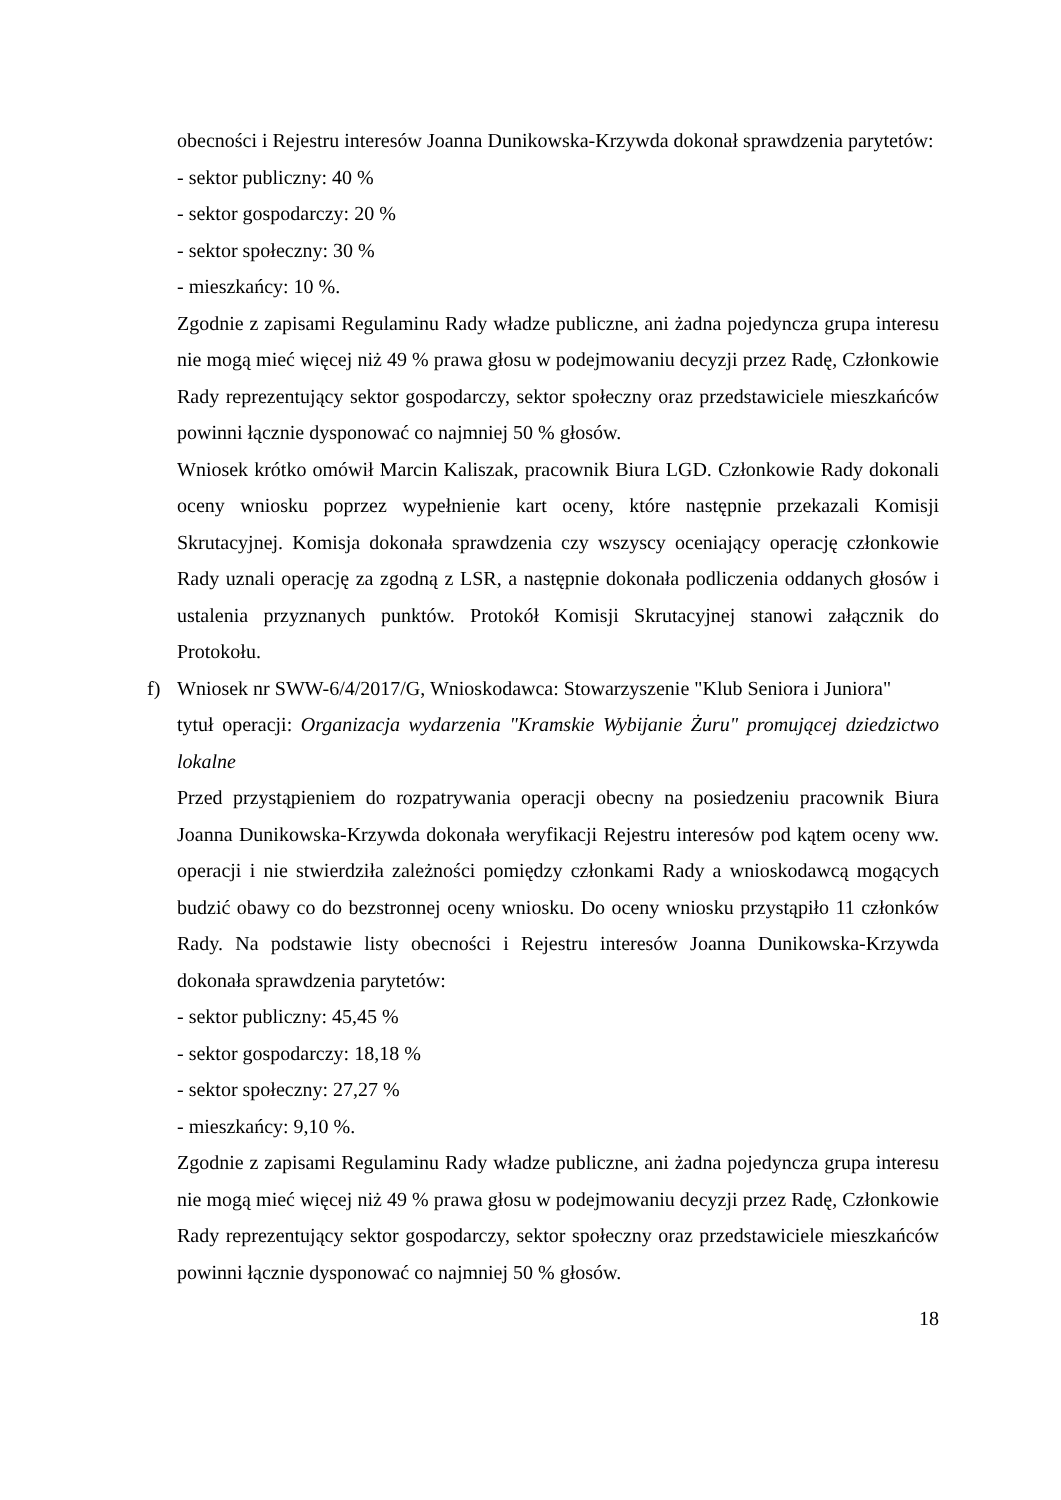obecności i Rejestru interesów Joanna Dunikowska-Krzywda dokonał sprawdzenia parytetów:
- sektor publiczny: 40 %
- sektor gospodarczy: 20 %
- sektor społeczny: 30 %
- mieszkańcy: 10 %.
Zgodnie z zapisami Regulaminu Rady władze publiczne, ani żadna pojedyncza grupa interesu nie mogą mieć więcej niż 49 % prawa głosu w podejmowaniu decyzji przez Radę, Członkowie Rady reprezentujący sektor gospodarczy, sektor społeczny oraz przedstawiciele mieszkańców powinni łącznie dysponować co najmniej 50 % głosów.
Wniosek krótko omówił Marcin Kaliszak, pracownik Biura LGD. Członkowie Rady dokonali oceny wniosku poprzez wypełnienie kart oceny, które następnie przekazali Komisji Skrutacyjnej. Komisja dokonała sprawdzenia czy wszyscy oceniający operację członkowie Rady uznali operację za zgodną z LSR, a następnie dokonała podliczenia oddanych głosów i ustalenia przyznanych punktów. Protokół Komisji Skrutacyjnej stanowi załącznik do Protokołu.
f) Wniosek nr SWW-6/4/2017/G, Wnioskodawca: Stowarzyszenie "Klub Seniora i Juniora"
tytuł operacji: Organizacja wydarzenia "Kramskie Wybijanie Żuru" promującej dziedzictwo lokalne
Przed przystąpieniem do rozpatrywania operacji obecny na posiedzeniu pracownik Biura Joanna Dunikowska-Krzywda dokonała weryfikacji Rejestru interesów pod kątem oceny ww. operacji i nie stwierdziła zależności pomiędzy członkami Rady a wnioskodawcą mogących budzić obawy co do bezstronnej oceny wniosku. Do oceny wniosku przystąpiło 11 członków Rady. Na podstawie listy obecności i Rejestru interesów Joanna Dunikowska-Krzywda dokonała sprawdzenia parytetów:
- sektor publiczny: 45,45 %
- sektor gospodarczy: 18,18 %
- sektor społeczny: 27,27 %
- mieszkańcy: 9,10 %.
Zgodnie z zapisami Regulaminu Rady władze publiczne, ani żadna pojedyncza grupa interesu nie mogą mieć więcej niż 49 % prawa głosu w podejmowaniu decyzji przez Radę, Członkowie Rady reprezentujący sektor gospodarczy, sektor społeczny oraz przedstawiciele mieszkańców powinni łącznie dysponować co najmniej 50 % głosów.
18